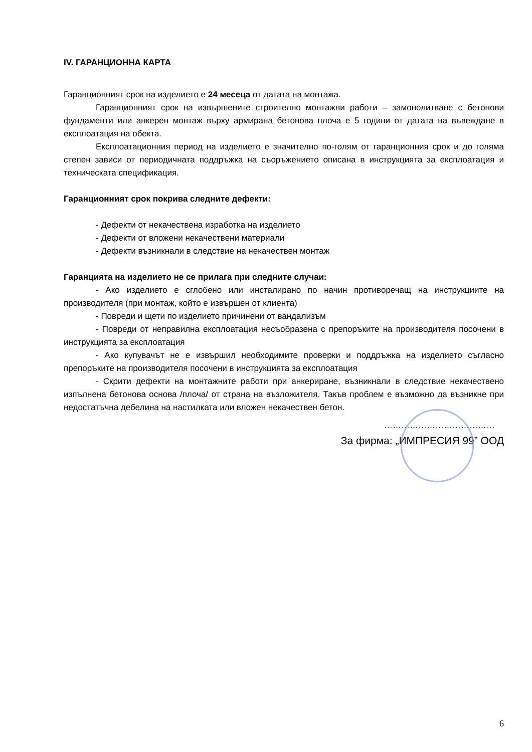IV. ГАРАНЦИОННА КАРТА
Гаранционният срок на изделието е 24 месеца от датата на монтажа.
Гаранционният срок на извършените строително монтажни работи – замонолитване с бетонови фундаменти или анкерен монтаж върху армирана бетонова плоча е 5 години от датата на въвеждане в експлоатация на обекта.
Експлоатационния период на изделието е значително по-голям от гаранционния срок и до голяма степен зависи от периодичната поддръжка на съоръжението описана в инструкцията за експлоатация и техническата спецификация.
Гаранционният срок покрива следните дефекти:
- Дефекти от некачествена изработка на изделието
- Дефекти от вложени некачествени материали
- Дефекти възникнали в следствие на некачествен монтаж
Гаранцията на изделието не се прилага при следните случаи:
- Ако изделието е сглобено или инсталирано по начин противоречащ на инструкциите на производителя (при монтаж, който е извършен от клиента)
- Повреди и щети по изделието причинени от вандализъм
- Повреди от неправилна експлоатация несъобразена с препоръките на производителя посочени в инструкцията за експлоатация
- Ако купувачът не е извършил необходимите проверки и поддръжка на изделието съгласно препоръките на производителя посочени в инструкцията за експлоатация
- Скрити дефекти на монтажните работи при анкериране, възникнали в следствие некачествено изпълнена бетонова основа /плоча/ от страна на възложителя. Такъв проблем е възможно да възникне при недостатъчна дебелина на настилката или вложен некачествен бетон.
…………………………………
За фирма: „ИМПРЕСИЯ 99” ООД
6